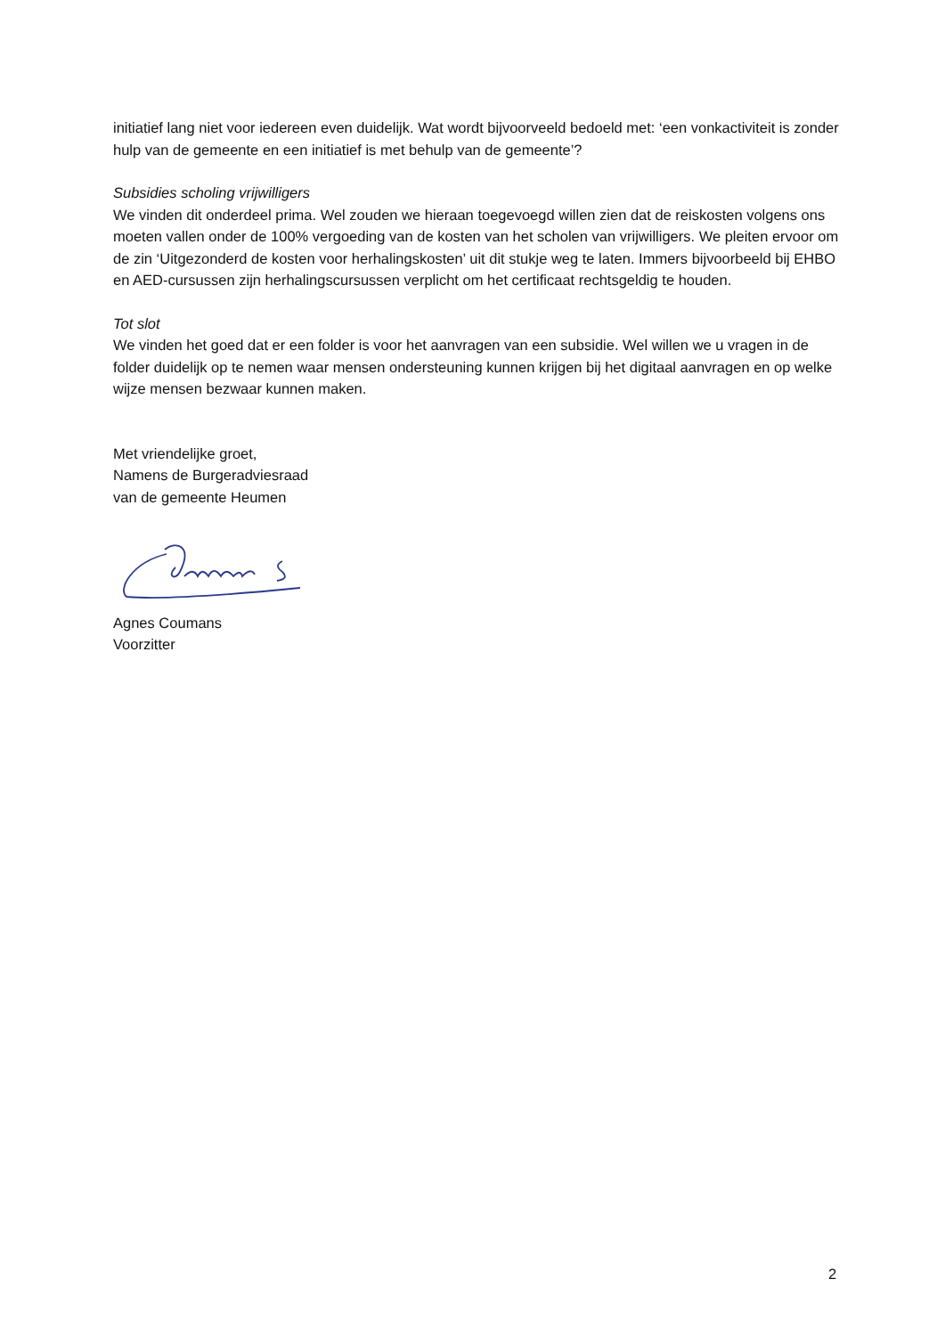initiatief lang niet voor iedereen even duidelijk. Wat wordt bijvoorveeld bedoeld met: ‘een vonkactiviteit is zonder hulp van de gemeente en een initiatief is met behulp van de gemeente’?
Subsidies scholing vrijwilligers
We vinden dit onderdeel prima. Wel zouden we hieraan toegevoegd willen zien dat de reiskosten volgens ons moeten vallen onder de 100% vergoeding van de kosten van het scholen van vrijwilligers. We pleiten ervoor om de zin ‘Uitgezonderd de kosten voor herhalingskosten’ uit dit stukje weg te laten. Immers bijvoorbeeld bij EHBO en AED-cursussen zijn herhalingscursussen verplicht om het certificaat rechtsgeldig te houden.
Tot slot
We vinden het goed dat er een folder is voor het aanvragen van een subsidie. Wel willen we u vragen in de folder duidelijk op te nemen waar mensen ondersteuning kunnen krijgen bij het digitaal aanvragen en op welke wijze mensen bezwaar kunnen maken.
Met vriendelijke groet,
Namens de Burgeradviesraad
van de gemeente Heumen
Agnes Coumans
Voorzitter
2